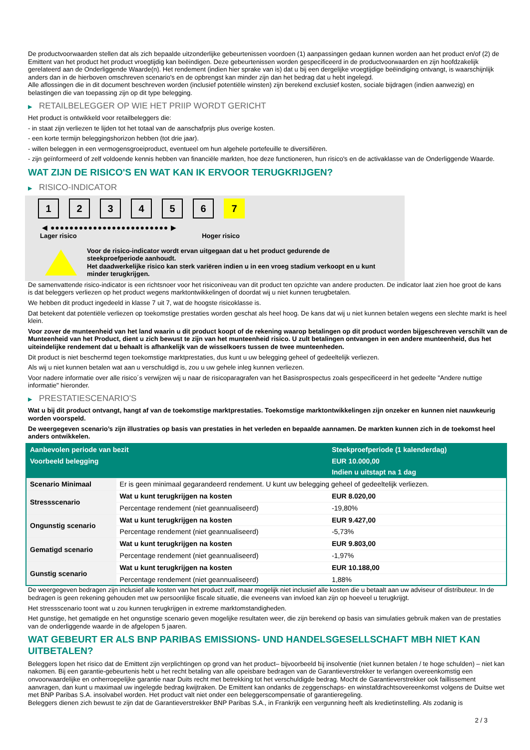De productvoorwaarden stellen dat als zich bepaalde uitzonderlijke gebeurtenissen voordoen (1) aanpassingen gedaan kunnen worden aan het product en/of (2) de Emittent van het product het product vroegtijdig kan beëindigen. Deze gebeurtenissen worden gespecificeerd in de productvoorwaarden en zijn hoofdzakelijk gerelateerd aan de Onderliggende Waarde(n). Het rendement (indien hier sprake van is) dat u bij een dergelijke vroegtijdige beëindiging ontvangt, is waarschijnlijk anders dan in de hierboven omschreven scenario's en de opbrengst kan minder zijn dan het bedrag dat u hebt ingelegd.
Alle aflossingen die in dit document beschreven worden (inclusief potentiële winsten) zijn berekend exclusief kosten, sociale bijdragen (indien aanwezig) en belastingen die van toepassing zijn op dit type belegging.
▶ RETAILBELEGGER OP WIE HET PRIIP WORDT GERICHT
Het product is ontwikkeld voor retailbeleggers die:
- in staat zijn verliezen te lijden tot het totaal van de aanschafprijs plus overige kosten.
- een korte termijn beleggingshorizon hebben (tot drie jaar).
- willen beleggen in een vermogensgroeiproduct, eventueel om hun algehele portefeuille te diversifiëren.
- zijn geïnformeerd of zelf voldoende kennis hebben van financiële markten, hoe deze functioneren, hun risico's en de activaklasse van de Onderliggende Waarde.
WAT ZIJN DE RISICO'S EN WAT KAN IK ERVOOR TERUGKRIJGEN?
▶ RISICO-INDICATOR
1 2 3 4 5 6 7
◀ ●●●●●●●●●●●●●●●●●●●●●●●●● ▶
Lager risico Hoger risico
Voor de risico-indicator wordt ervan uitgegaan dat u het product gedurende de steekproefperiode aanhoudt.
Het daadwerkelijke risico kan sterk variëren indien u in een vroeg stadium verkoopt en u kunt minder terugkrijgen.
De samenvattende risico-indicator is een richtsnoer voor het risiconiveau van dit product ten opzichte van andere producten. De indicator laat zien hoe groot de kans is dat beleggers verliezen op het product wegens marktontwikkelingen of doordat wij u niet kunnen terugbetalen.
We hebben dit product ingedeeld in klasse 7 uit 7, wat de hoogste risicoklasse is.
Dat betekent dat potentiële verliezen op toekomstige prestaties worden geschat als heel hoog. De kans dat wij u niet kunnen betalen wegens een slechte markt is heel klein.
Voor zover de munteenheid van het land waarin u dit product koopt of de rekening waarop betalingen op dit product worden bijgeschreven verschilt van de Munteenheid van het Product, dient u zich bewust te zijn van het munteenheid risico. U zult betalingen ontvangen in een andere munteenheid, dus het uiteindelijke rendement dat u behaalt is afhankelijk van de wisselkoers tussen de twee munteenheden.
Dit product is niet beschermd tegen toekomstige marktprestaties, dus kunt u uw belegging geheel of gedeeltelijk verliezen.
Als wij u niet kunnen betalen wat aan u verschuldigd is, zou u uw gehele inleg kunnen verliezen.
Voor nadere informatie over alle risico´s verwijzen wij u naar de risicoparagrafen van het Basisprospectus zoals gespecificeerd in het gedeelte "Andere nuttige informatie" hieronder.
▶ PRESTATIESCENARIO'S
Wat u bij dit product ontvangt, hangt af van de toekomstige marktprestaties. Toekomstige marktontwikkelingen zijn onzeker en kunnen niet nauwkeurig worden voorspeld.
De weergegeven scenario’s zijn illustraties op basis van prestaties in het verleden en bepaalde aannamen. De markten kunnen zich in de toekomst heel anders ontwikkelen.
| Aanbevolen periode van bezit | | Steekproefperiode (1 kalenderdag) |
| --- | --- | --- |
| Voorbeeld belegging | | EUR 10.000,00 |
| | | Indien u uitstapt na 1 dag |
| Scenario Minimaal | Er is geen minimaal gegarandeerd rendement. U kunt uw belegging geheel of gedeeltelijk verliezen. | |
| Stressscenario | Wat u kunt terugkrijgen na kosten | EUR 8.020,00 |
| | Percentage rendement (niet geannualiseerd) | -19,80% |
| Ongunstig scenario | Wat u kunt terugkrijgen na kosten | EUR 9.427,00 |
| | Percentage rendement (niet geannualiseerd) | -5,73% |
| Gematigd scenario | Wat u kunt terugkrijgen na kosten | EUR 9.803,00 |
| | Percentage rendement (niet geannualiseerd) | -1,97% |
| Gunstig scenario | Wat u kunt terugkrijgen na kosten | EUR 10.188,00 |
| | Percentage rendement (niet geannualiseerd) | 1,88% |
De weergegeven bedragen zijn inclusief alle kosten van het product zelf, maar mogelijk niet inclusief alle kosten die u betaalt aan uw adviseur of distributeur. In de bedragen is geen rekening gehouden met uw persoonlijke fiscale situatie, die eveneens van invloed kan zijn op hoeveel u terugkrijgt.
Het stressscenario toont wat u zou kunnen terugkrijgen in extreme marktomstandigheden.
Het gunstige, het gematigde en het ongunstige scenario geven mogelijke resultaten weer, die zijn berekend op basis van simulaties gebruik maken van de prestaties van de onderliggende waarde in de afgelopen 5 jaaren.
WAT GEBEURT ER ALS BNP PARIBAS EMISSIONS- UND HANDELSGESELLSCHAFT MBH NIET KAN UITBETALEN?
Beleggers lopen het risico dat de Emittent zijn verplichtingen op grond van het product– bijvoorbeeld bij insolventie (niet kunnen betalen / te hoge schulden) – niet kan nakomen. Bij een garantie-gebeurtenis hebt u het recht betaling van alle opeisbare bedragen van de Garantieverstrekker te verlangen overeenkomstig een onvoorwaardelijke en onherroepelijke garantie naar Duits recht met betrekking tot het verschuldigde bedrag. Mocht de Garantieverstrekker ook faillissement aanvragen, dan kunt u maximaal uw ingelegde bedrag kwijtraken. De Emittent kan ondanks de zeggenschaps- en winstafdrachtsovereenkomst volgens de Duitse wet met BNP Paribas S.A. insolvabel worden. Het product valt niet onder een beleggerscompensatie of garantieregeling.
Beleggers dienen zich bewust te zijn dat de Garantieverstrekker BNP Paribas S.A., in Frankrijk een vergunning heeft als kredietinstelling. Als zodanig is
2 / 3